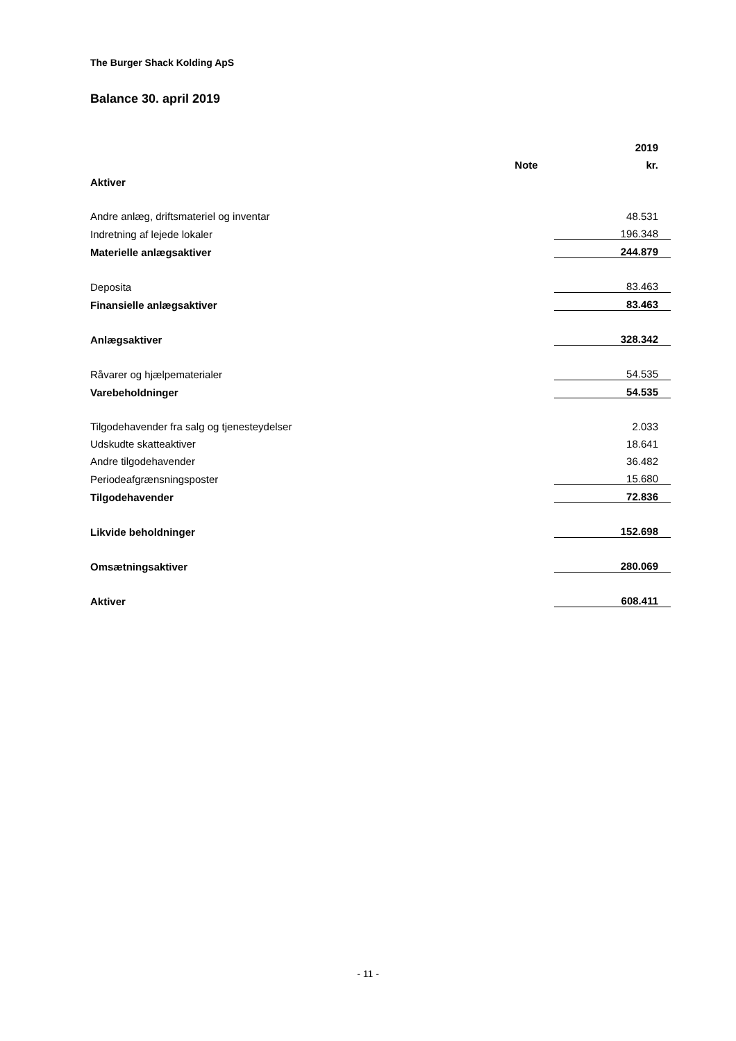The Burger Shack Kolding ApS
Balance 30. april 2019
| | | 2019 |
| --- | --- | --- |
| | Note | kr. |
| Aktiver | | |
| Andre anlæg, driftsmateriel og inventar | | 48.531 |
| Indretning af lejede lokaler | | 196.348 |
| Materielle anlægsaktiver | | 244.879 |
| Deposita | | 83.463 |
| Finansielle anlægsaktiver | | 83.463 |
| Anlægsaktiver | | 328.342 |
| Råvarer og hjælpematerialer | | 54.535 |
| Varebeholdninger | | 54.535 |
| Tilgodehavender fra salg og tjenesteydelser | | 2.033 |
| Udskudte skatteaktiver | | 18.641 |
| Andre tilgodehavender | | 36.482 |
| Periodeafgrænsningsposter | | 15.680 |
| Tilgodehavender | | 72.836 |
| Likvide beholdninger | | 152.698 |
| Omsætningsaktiver | | 280.069 |
| Aktiver | | 608.411 |
- 11 -